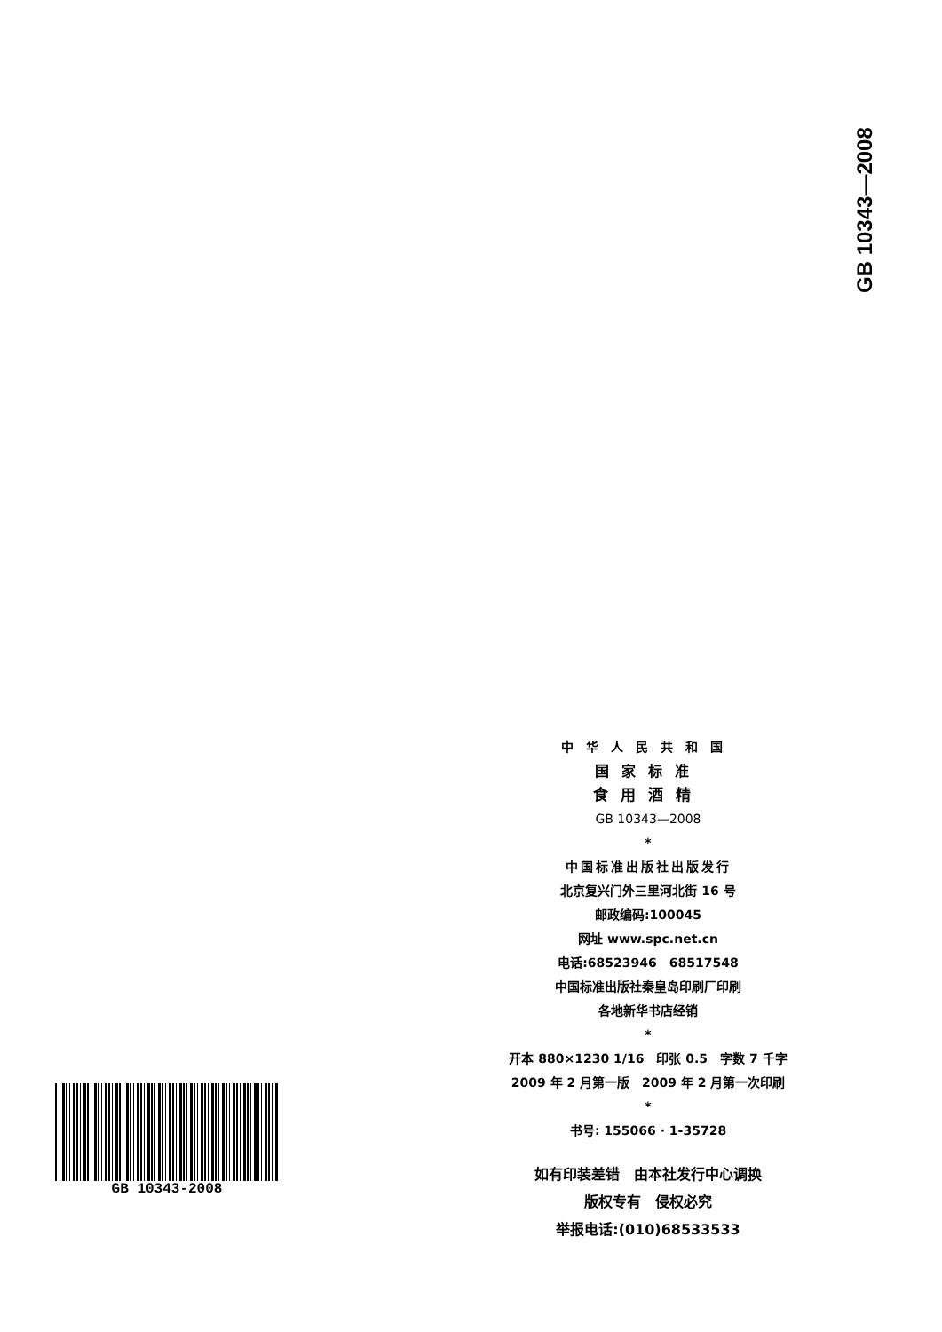GB 10343—2008
中华人民共和国
国家标准
食用酒精
GB 10343—2008
*
中国标准出版社出版发行
北京复兴门外三里河北街 16 号
邮政编码:100045
网址 www.spc.net.cn
电话:68523946　68517548
中国标准出版社秦皇岛印刷厂印刷
各地新华书店经销
*
开本 880×1230 1/16　印张 0.5　字数 7 千字
2009 年 2 月第一版　2009 年 2 月第一次印刷
*
书号: 155066 · 1-35728
如有印装差错　由本社发行中心调换
版权专有　侵权必究
举报电话:(010)68533533
GB 10343-2008